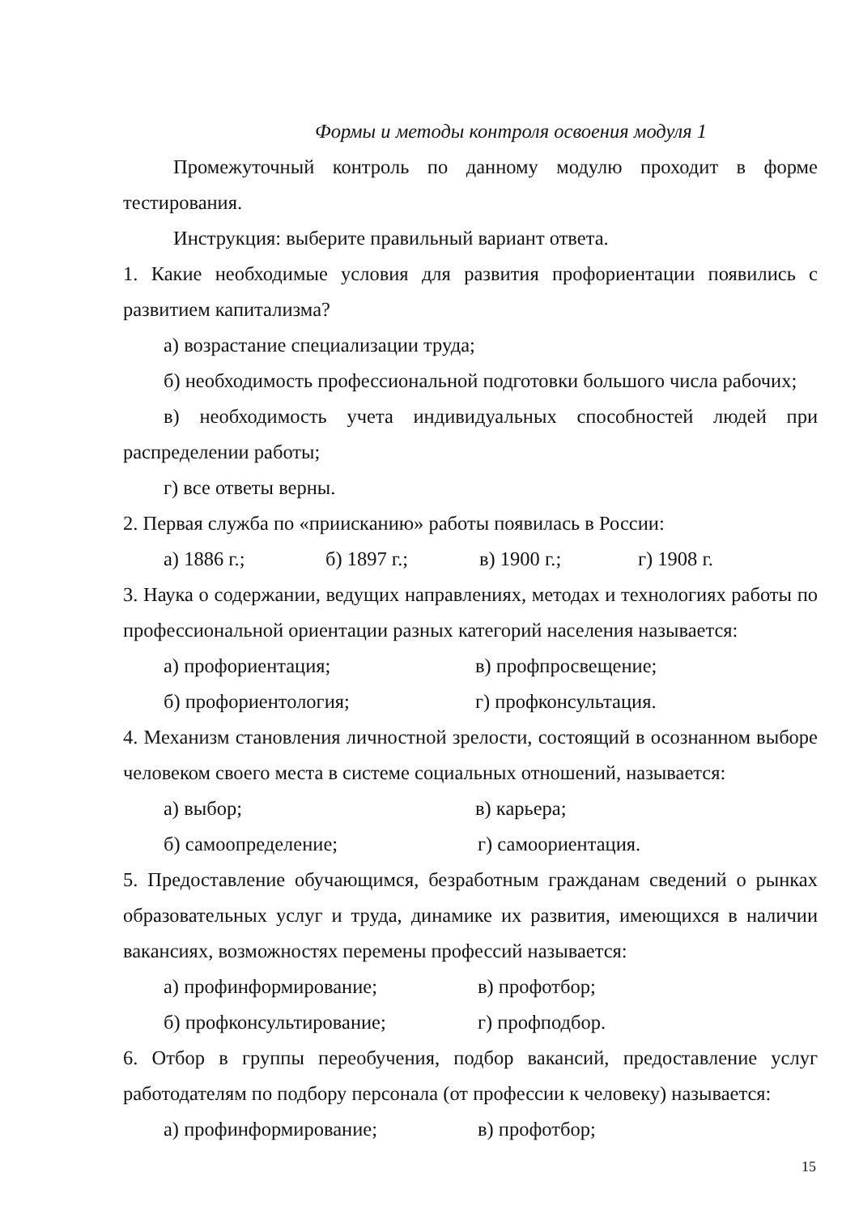Формы и методы контроля освоения модуля 1
Промежуточный контроль по данному модулю проходит в форме тестирования.
Инструкция: выберите правильный вариант ответа.
1. Какие необходимые условия для развития профориентации появились с развитием капитализма?
а) возрастание специализации труда;
б) необходимость профессиональной подготовки большого числа рабочих;
в) необходимость учета индивидуальных способностей людей при распределении работы;
г) все ответы верны.
2. Первая служба по «приисканию» работы появилась в России:
а) 1886 г.; б) 1897 г.; в) 1900 г.; г) 1908 г.
3. Наука о содержании, ведущих направлениях, методах и технологиях работы по профессиональной ориентации разных категорий населения называется:
а) профориентация; в) профпросвещение;
б) профориентология; г) профконсультация.
4. Механизм становления личностной зрелости, состоящий в осознанном выборе человеком своего места в системе социальных отношений, называется:
а) выбор; в) карьера;
б) самоопределение; г) самоориентация.
5. Предоставление обучающимся, безработным гражданам сведений о рынках образовательных услуг и труда, динамике их развития, имеющихся в наличии вакансиях, возможностях перемены профессий называется:
а) профинформирование; в) профотбор;
б) профконсультирование; г) профподбор.
6. Отбор в группы переобучения, подбор вакансий, предоставление услуг работодателям по подбору персонала (от профессии к человеку) называется:
а) профинформирование; в) профотбор;
15